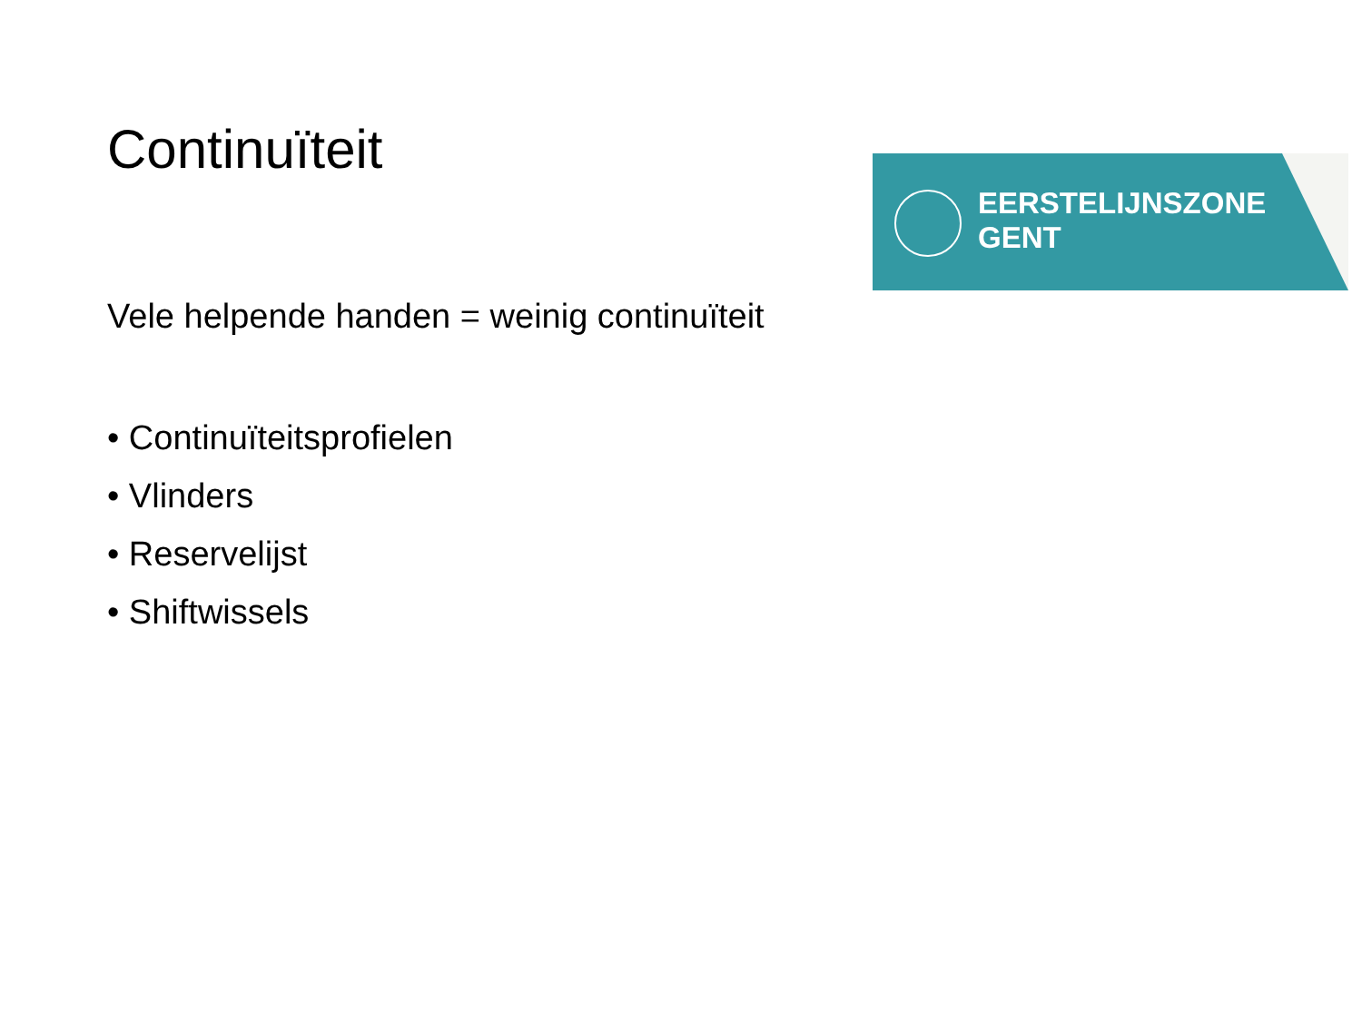Continuïteit
Vele helpende handen = weinig continuïteit
• Continuïteitsprofielen
• Vlinders
• Reservelijst
• Shiftwissels
EERSTELIJNSZONE
GENT